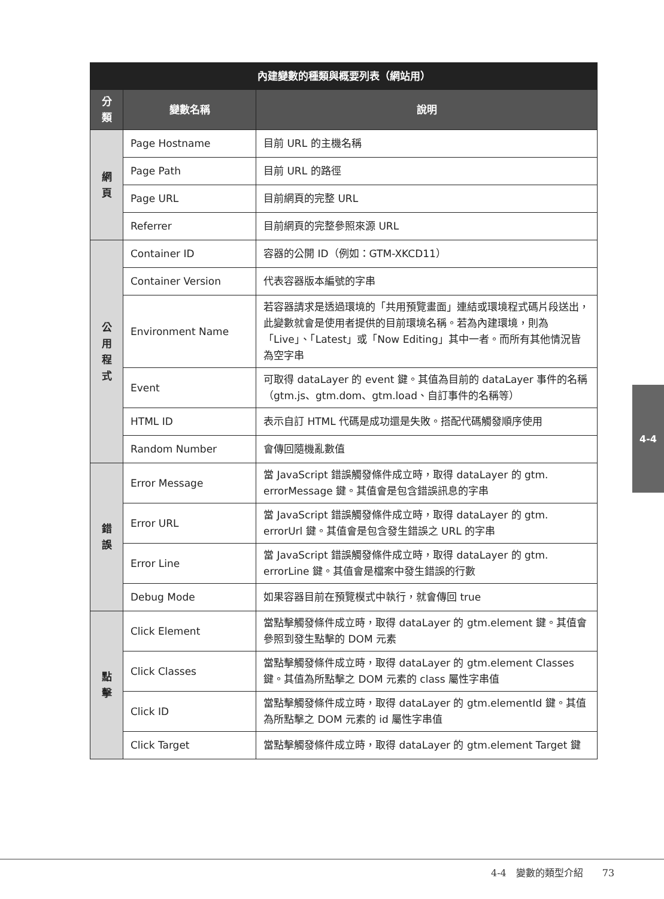| 內建變數的種類與概要列表（網站用） | | |
| --- | --- | --- |
| 分類 | 變數名稱 | 說明 |
| 網 頁 | Page Hostname | 目前 URL 的主機名稱 |
| | Page Path | 目前 URL 的路徑 |
| | Page URL | 目前網頁的完整 URL |
| | Referrer | 目前網頁的完整參照來源 URL |
| 公 用 程 式 | Container ID | 容器的公開 ID（例如：GTM-XKCD11） |
| | Container Version | 代表容器版本編號的字串 |
| | Environment Name | 若容器請求是透過環境的「共用預覽畫面」連結或環境程式碼片段送出，此變數就會是使用者提供的目前環境名稱。若為內建環境，則為「Live」、「Latest」或「Now Editing」其中一者。而所有其他情況皆為空字串 |
| | Event | 可取得 dataLayer 的 event 鍵。其值為目前的 dataLayer 事件的名稱（gtm.js、gtm.dom、gtm.load、自訂事件的名稱等） |
| | HTML ID | 表示自訂 HTML 代碼是成功還是失敗。搭配代碼觸發順序使用 |
| | Random Number | 會傳回隨機亂數值 |
| 錯 誤 | Error Message | 當 JavaScript 錯誤觸發條件成立時，取得 dataLayer 的 gtm. errorMessage 鍵。其值會是包含錯誤訊息的字串 |
| | Error URL | 當 JavaScript 錯誤觸發條件成立時，取得 dataLayer 的 gtm. errorUrl 鍵。其值會是包含發生錯誤之 URL 的字串 |
| | Error Line | 當 JavaScript 錯誤觸發條件成立時，取得 dataLayer 的 gtm. errorLine 鍵。其值會是檔案中發生錯誤的行數 |
| | Debug Mode | 如果容器目前在預覽模式中執行，就會傳回 true |
| 點 擊 | Click Element | 當點擊觸發條件成立時，取得 dataLayer 的 gtm.element 鍵。其值會參照到發生點擊的 DOM 元素 |
| | Click Classes | 當點擊觸發條件成立時，取得 dataLayer 的 gtm.element Classes 鍵。其值為所點擊之 DOM 元素的 class 屬性字串值 |
| | Click ID | 當點擊觸發條件成立時，取得 dataLayer 的 gtm.elementId 鍵。其值為所點擊之 DOM 元素的 id 屬性字串值 |
| | Click Target | 當點擊觸發條件成立時，取得 dataLayer 的 gtm.element Target 鍵 |
4-4
4-4　變數的類型介紹　　73